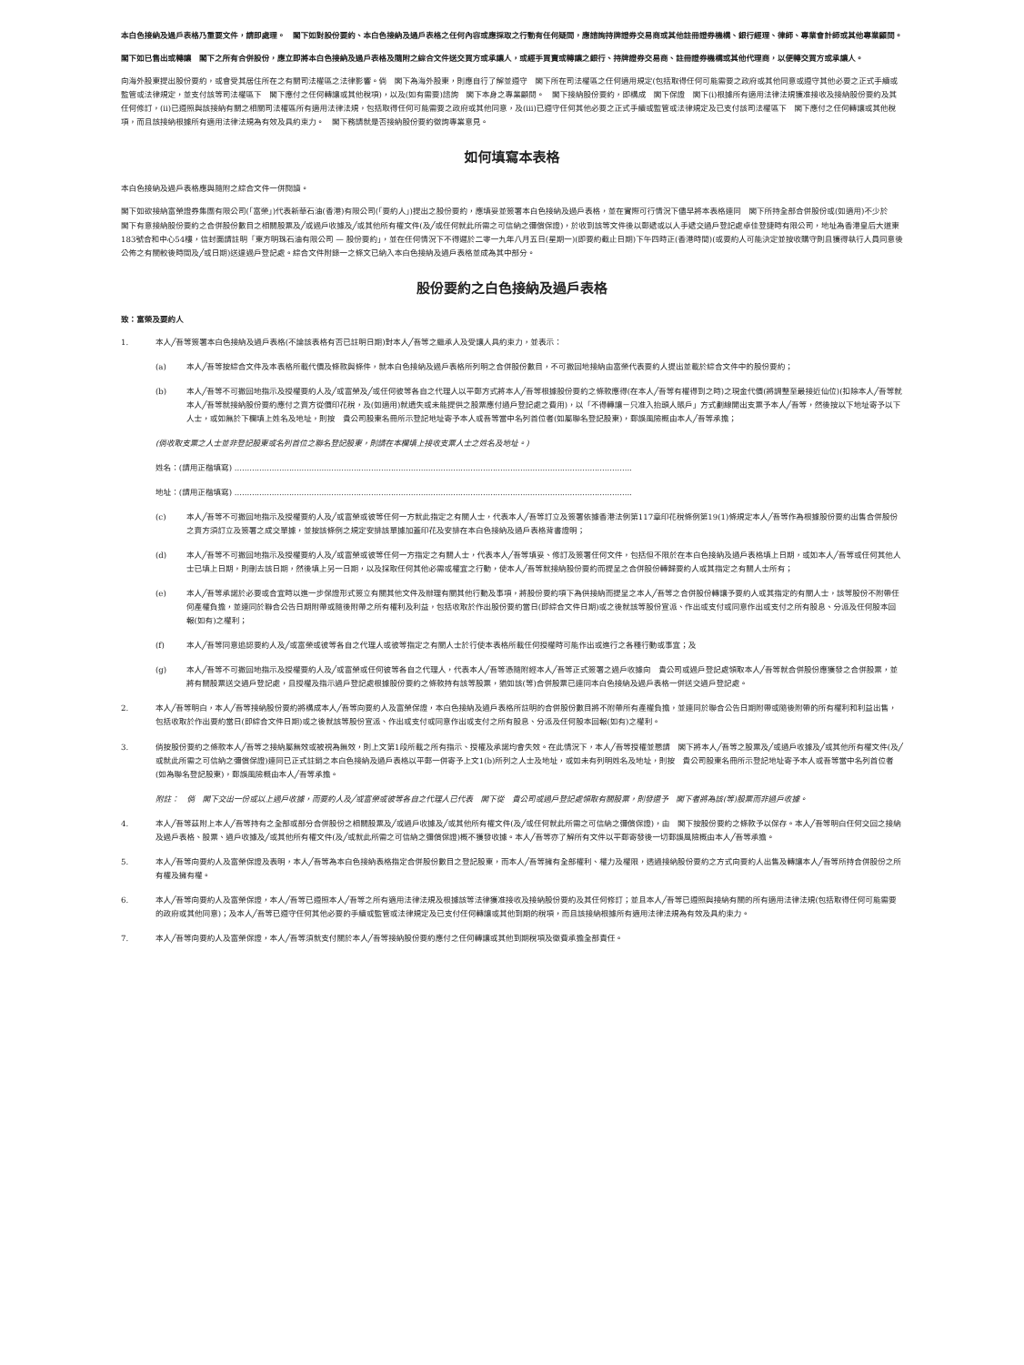本白色接納及過戶表格乃重要文件，請即處理。　閣下如對股份要約、本白色接納及過戶表格之任何內容或應採取之行動有任何疑問，應諮詢持牌證券交易商或其他註冊證券機構、銀行經理、律師、專業會計師或其他專業顧問。
閣下如已售出或轉讓　閣下之所有合併股份，應立即將本白色接納及過戶表格及隨附之綜合文件送交買方或承讓人，或經手買賣或轉讓之銀行、持牌證券交易商、註冊證券機構或其他代理商，以便轉交買方或承讓人。
向海外股東提出股份要約，或會受其居住所在之有關司法權區之法律影響。倘　閣下為海外股東，則應自行了解並遵守　閣下所在司法權區之任何適用規定(包括取得任何可能需要之政府或其他同意或遵守其他必要之正式手續或監管或法律規定，並支付該等司法權區下　閣下應付之任何轉讓或其他稅項)，以及(如有需要)諮詢　閣下本身之專業顧問。　閣下接納股份要約，即構成　閣下保證　閣下(i)根據所有適用法律法規獲准接收及接納股份要約及其任何修訂，(ii)已遵照與該接納有關之相關司法權區所有適用法律法規，包括取得任何可能需要之政府或其他同意，及(iii)已遵守任何其他必要之正式手續或監管或法律規定及已支付該司法權區下　閣下應付之任何轉讓或其他稅項，而且該接納根據所有適用法律法規為有效及具約束力。　閣下務請就是否接納股份要約徵詢專業意見。
如何填寫本表格
本白色接納及過戶表格應與隨附之綜合文件一併閱讀。
閣下如欲接納富榮證券集團有限公司(「富榮」)代表新華石油(香港)有限公司(「要約人」)提出之股份要約，應填妥並簽署本白色接納及過戶表格，並在實際可行情況下儘早將本表格連同　閣下所持全部合併股份或(如適用)不少於　閣下有意接納股份要約之合併股份數目之相關股票及╱或過戶收據及╱或其他所有權文件(及╱或任何就此所需之可信納之彌償保證)，於收到該等文件後以郵遞或以人手遞交過戶登記處卓佳登捷時有限公司，地址為香港皇后大道東183號合和中心54樓，信封面請註明「東方明珠石油有限公司 — 股份要約」，並在任何情況下不得遲於二零一九年八月五日(星期一)(即要約截止日期)下午四時正(香港時間)(或要約人可能決定並按收購守則且獲得執行人員同意後公佈之有關較後時間及╱或日期)送達過戶登記處。綜合文件附錄一之條文已納入本白色接納及過戶表格並成為其中部分。
股份要約之白色接納及過戶表格
致：富榮及要約人
1. 本人╱吾等簽署本白色接納及過戶表格(不論該表格有否已註明日期)對本人╱吾等之繼承人及受讓人具約束力，並表示：
(a) 本人╱吾等按綜合文件及本表格所載代價及條款與條件，就本白色接納及過戶表格所列明之合併股份數目，不可撤回地接納由富榮代表要約人提出並載於綜合文件中的股份要約；
(b) 本人╱吾等不可撤回地指示及授權要約人及╱或富榮及╱或任何彼等各自之代理人以平郵方式將本人╱吾等根據股份要約之條款應得(在本人╱吾等有權得到之時)之現金代價(將調整至最接近仙位)(扣除本人╱吾等就本人╱吾等就接納股份要約應付之賣方從價印花稅，及(如適用)就遺失或未能提供之股票應付過戶登記處之費用)，以「不得轉讓－只准入抬頭人賬戶」方式劃線開出支票予本人╱吾等，然後按以下地址寄予以下人士，或如無於下欄填上姓名及地址，則按　貴公司股東名冊所示登記地址寄予本人或吾等當中名列首位者(如屬聯名登記股東)，郵誤風險概由本人╱吾等承擔；
(倘收取支票之人士並非登記股東或名列首位之聯名登記股東，則請在本欄填上接收支票人士之姓名及地址。)
姓名：(請用正楷填寫) ................................................................................................................................................................
地址：(請用正楷填寫) ................................................................................................................................................................
(c) 本人╱吾等不可撤回地指示及授權要約人及╱或富榮或彼等任何一方就此指定之有關人士，代表本人╱吾等訂立及簽署依據香港法例第117章印花稅條例第19(1)條規定本人╱吾等作為根據股份要約出售合併股份之賣方須訂立及簽署之成交單據，並按該條例之規定安排該單據加蓋印花及安排在本白色接納及過戶表格背書證明；
(d) 本人╱吾等不可撤回地指示及授權要約人及╱或富榮或彼等任何一方指定之有關人士，代表本人╱吾等填妥、修訂及簽署任何文件，包括但不限於在本白色接納及過戶表格填上日期，或如本人╱吾等或任何其他人士已填上日期，則刪去該日期，然後填上另一日期，以及採取任何其他必需或權宜之行動，使本人╱吾等就接納股份要約而提呈之合併股份轉歸要約人或其指定之有關人士所有；
(e) 本人╱吾等承諾於必要或合宜時以進一步保證形式簽立有關其他文件及辦理有關其他行動及事項，將股份要約項下為供接納而提呈之本人╱吾等之合併股份轉讓予要約人或其指定的有關人士，該等股份不附帶任何產權負擔，並連同於聯合公告日期附帶或隨後附帶之所有權利及利益，包括收取於作出股份要約當日(即綜合文件日期)或之後就該等股份宣派、作出或支付或同意作出或支付之所有股息、分派及任何股本回報(如有)之權利；
(f) 本人╱吾等同意追認要約人及╱或富榮或彼等各自之代理人或彼等指定之有關人士於行使本表格所載任何授權時可能作出或進行之各種行動或事宜；及
(g) 本人╱吾等不可撤回地指示及授權要約人及╱或富榮或任何彼等各自之代理人，代表本人╱吾等憑隨附經本人╱吾等正式簽署之過戶收據向　貴公司或過戶登記處領取本人╱吾等就合併股份應獲發之合併股票，並將有關股票送交過戶登記處，且授權及指示過戶登記處根據股份要約之條款持有該等股票，猶如該(等)合併股票已連同本白色接納及過戶表格一併送交過戶登記處。
2. 本人╱吾等明白，本人╱吾等接納股份要約將構成本人╱吾等向要約人及富榮保證，本白色接納及過戶表格所註明的合併股份數目將不附帶所有產權負擔，並連同於聯合公告日期附帶或隨後附帶的所有權利和利益出售，包括收取於作出要約當日(即綜合文件日期)或之後就該等股份宣派、作出或支付或同意作出或支付之所有股息、分派及任何股本回報(如有)之權利。
3. 倘按股份要約之條款本人╱吾等之接納屬無效或被視為無效，則上文第1段所載之所有指示、授權及承諾均會失效。在此情況下，本人╱吾等授權並懇請　閣下將本人╱吾等之股票及╱或過戶收據及╱或其他所有權文件(及╱或就此所需之可信納之彌償保證)連同已正式註銷之本白色接納及過戶表格以平郵一併寄予上文1(b)所列之人士及地址，或如未有列明姓名及地址，則按　貴公司股東名冊所示登記地址寄予本人或吾等當中名列首位者(如為聯名登記股東)，郵誤風險概由本人╱吾等承擔。
附註：　倘　閣下交出一份或以上過戶收據，而要約人及╱或富榮或彼等各自之代理人已代表　閣下從　貴公司或過戶登記處領取有關股票，則發還予　閣下者將為該(等)股票而非過戶收據。
4. 本人╱吾等茲附上本人╱吾等持有之全部或部分合併股份之相關股票及╱或過戶收據及╱或其他所有權文件(及╱或任何就此所需之可信納之彌償保證)，由　閣下按股份要約之條款予以保存。本人╱吾等明白任何交回之接納及過戶表格、股票、過戶收據及╱或其他所有權文件(及╱或就此所需之可信納之彌償保證)概不獲發收據。本人╱吾等亦了解所有文件以平郵寄發後一切郵誤風險概由本人╱吾等承擔。
5. 本人╱吾等向要約人及富榮保證及表明，本人╱吾等為本白色接納表格指定合併股份數目之登記股東，而本人╱吾等擁有全部權利、權力及權限，透過接納股份要約之方式向要約人出售及轉讓本人╱吾等所持合併股份之所有權及擁有權。
6. 本人╱吾等向要約人及富榮保證，本人╱吾等已遵照本人╱吾等之所有適用法律法規及根據該等法律獲准接收及接納股份要約及其任何修訂；並且本人╱吾等已遵照與接納有關的所有適用法律法規(包括取得任何可能需要的政府或其他同意)；及本人╱吾等已遵守任何其他必要的手續或監管或法律規定及已支付任何轉讓或其他到期的稅項，而且該接納根據所有適用法律法規為有效及具約束力。
7. 本人╱吾等向要約人及富榮保證，本人╱吾等須就支付關於本人╱吾等接納股份要約應付之任何轉讓或其他到期稅項及徵費承擔全部責任。